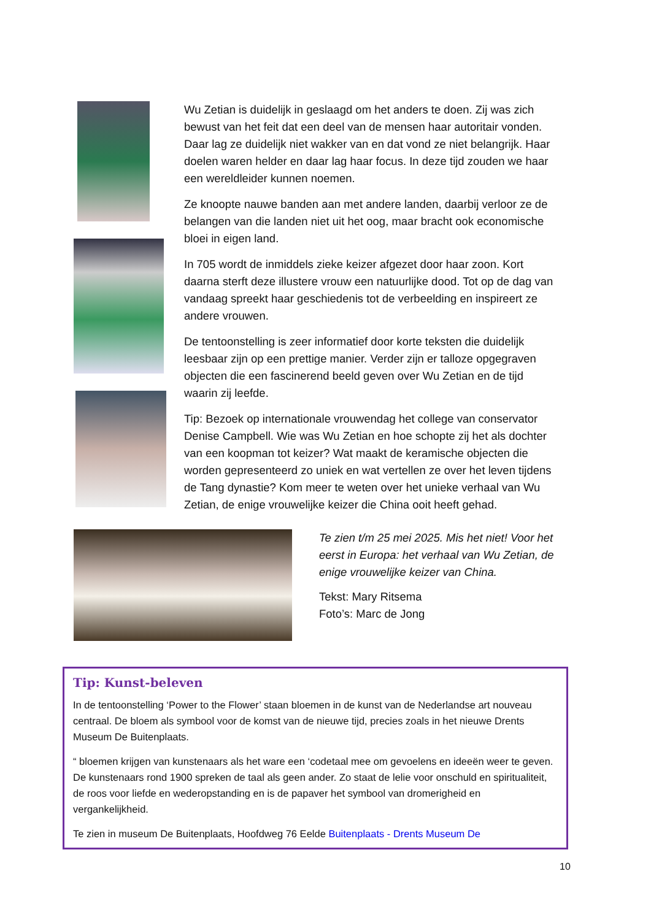Wu Zetian is duidelijk in geslaagd om het anders te doen. Zij was zich bewust van het feit dat een deel van de mensen haar autoritair vonden. Daar lag ze duidelijk niet wakker van en dat vond ze niet belangrijk. Haar doelen waren helder en daar lag haar focus. In deze tijd zouden we haar een wereldleider kunnen noemen.
Ze knoopte nauwe banden aan met andere landen, daarbij verloor ze de belangen van die landen niet uit het oog, maar bracht ook economische bloei in eigen land.
In 705 wordt de inmiddels zieke keizer afgezet door haar zoon. Kort daarna sterft deze illustere vrouw een natuurlijke dood. Tot op de dag van vandaag spreekt haar geschiedenis tot de verbeelding en inspireert ze andere vrouwen.
De tentoonstelling is zeer informatief door korte teksten die duidelijk leesbaar zijn op een prettige manier. Verder zijn er talloze opgegraven objecten die een fascinerend beeld geven over Wu Zetian en de tijd waarin zij leefde.
Tip: Bezoek op internationale vrouwendag het college van conservator Denise Campbell. Wie was Wu Zetian en hoe schopte zij het als dochter van een koopman tot keizer? Wat maakt de keramische objecten die worden gepresenteerd zo uniek en wat vertellen ze over het leven tijdens de Tang dynastie? Kom meer te weten over het unieke verhaal van Wu Zetian, de enige vrouwelijke keizer die China ooit heeft gehad.
Te zien t/m 25 mei 2025. Mis het niet! Voor het eerst in Europa: het verhaal van Wu Zetian, de enige vrouwelijke keizer van China.
Tekst: Mary Ritsema
Foto’s: Marc de Jong
Tip: Kunst-beleven
In de tentoonstelling ‘Power to the Flower’ staan bloemen in de kunst van de Nederlandse art nouveau centraal. De bloem als symbool voor de komst van de nieuwe tijd, precies zoals in het nieuwe Drents Museum De Buitenplaats.
“ bloemen krijgen van kunstenaars als het ware een ‘codetaal mee om gevoelens en ideeën weer te geven. De kunstenaars rond 1900 spreken de taal als geen ander. Zo staat de lelie voor onschuld en spiritualiteit, de roos voor liefde en wederopstanding en is de papaver het symbool van dromerigheid en vergankelijkheid.
Te zien in museum De Buitenplaats, Hoofdweg 76 Eelde Buitenplaats - Drents Museum De
10